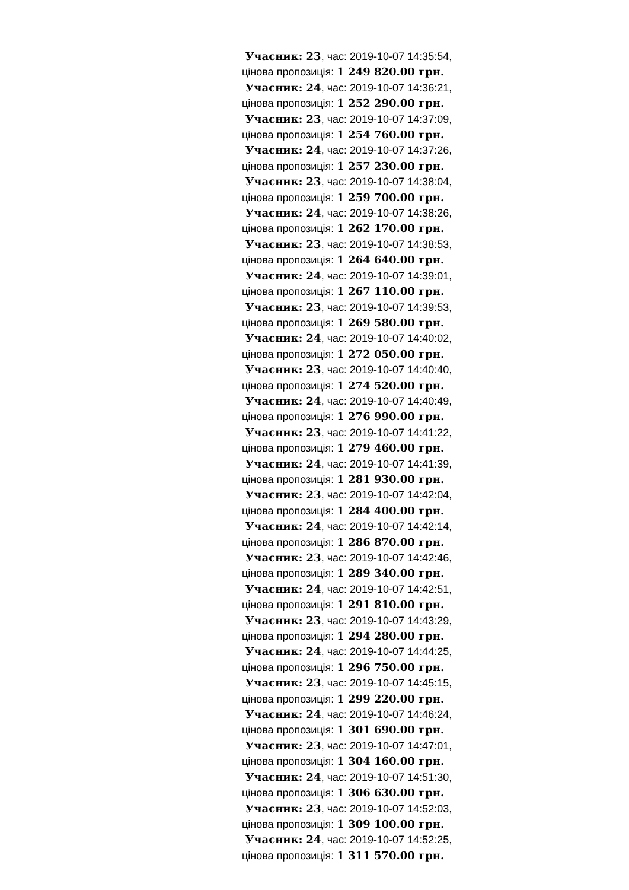Учасник: 23, час: 2019-10-07 14:35:54,
цінова пропозиція: 1 249 820.00 грн.
Учасник: 24, час: 2019-10-07 14:36:21,
цінова пропозиція: 1 252 290.00 грн.
Учасник: 23, час: 2019-10-07 14:37:09,
цінова пропозиція: 1 254 760.00 грн.
Учасник: 24, час: 2019-10-07 14:37:26,
цінова пропозиція: 1 257 230.00 грн.
Учасник: 23, час: 2019-10-07 14:38:04,
цінова пропозиція: 1 259 700.00 грн.
Учасник: 24, час: 2019-10-07 14:38:26,
цінова пропозиція: 1 262 170.00 грн.
Учасник: 23, час: 2019-10-07 14:38:53,
цінова пропозиція: 1 264 640.00 грн.
Учасник: 24, час: 2019-10-07 14:39:01,
цінова пропозиція: 1 267 110.00 грн.
Учасник: 23, час: 2019-10-07 14:39:53,
цінова пропозиція: 1 269 580.00 грн.
Учасник: 24, час: 2019-10-07 14:40:02,
цінова пропозиція: 1 272 050.00 грн.
Учасник: 23, час: 2019-10-07 14:40:40,
цінова пропозиція: 1 274 520.00 грн.
Учасник: 24, час: 2019-10-07 14:40:49,
цінова пропозиція: 1 276 990.00 грн.
Учасник: 23, час: 2019-10-07 14:41:22,
цінова пропозиція: 1 279 460.00 грн.
Учасник: 24, час: 2019-10-07 14:41:39,
цінова пропозиція: 1 281 930.00 грн.
Учасник: 23, час: 2019-10-07 14:42:04,
цінова пропозиція: 1 284 400.00 грн.
Учасник: 24, час: 2019-10-07 14:42:14,
цінова пропозиція: 1 286 870.00 грн.
Учасник: 23, час: 2019-10-07 14:42:46,
цінова пропозиція: 1 289 340.00 грн.
Учасник: 24, час: 2019-10-07 14:42:51,
цінова пропозиція: 1 291 810.00 грн.
Учасник: 23, час: 2019-10-07 14:43:29,
цінова пропозиція: 1 294 280.00 грн.
Учасник: 24, час: 2019-10-07 14:44:25,
цінова пропозиція: 1 296 750.00 грн.
Учасник: 23, час: 2019-10-07 14:45:15,
цінова пропозиція: 1 299 220.00 грн.
Учасник: 24, час: 2019-10-07 14:46:24,
цінова пропозиція: 1 301 690.00 грн.
Учасник: 23, час: 2019-10-07 14:47:01,
цінова пропозиція: 1 304 160.00 грн.
Учасник: 24, час: 2019-10-07 14:51:30,
цінова пропозиція: 1 306 630.00 грн.
Учасник: 23, час: 2019-10-07 14:52:03,
цінова пропозиція: 1 309 100.00 грн.
Учасник: 24, час: 2019-10-07 14:52:25,
цінова пропозиція: 1 311 570.00 грн.